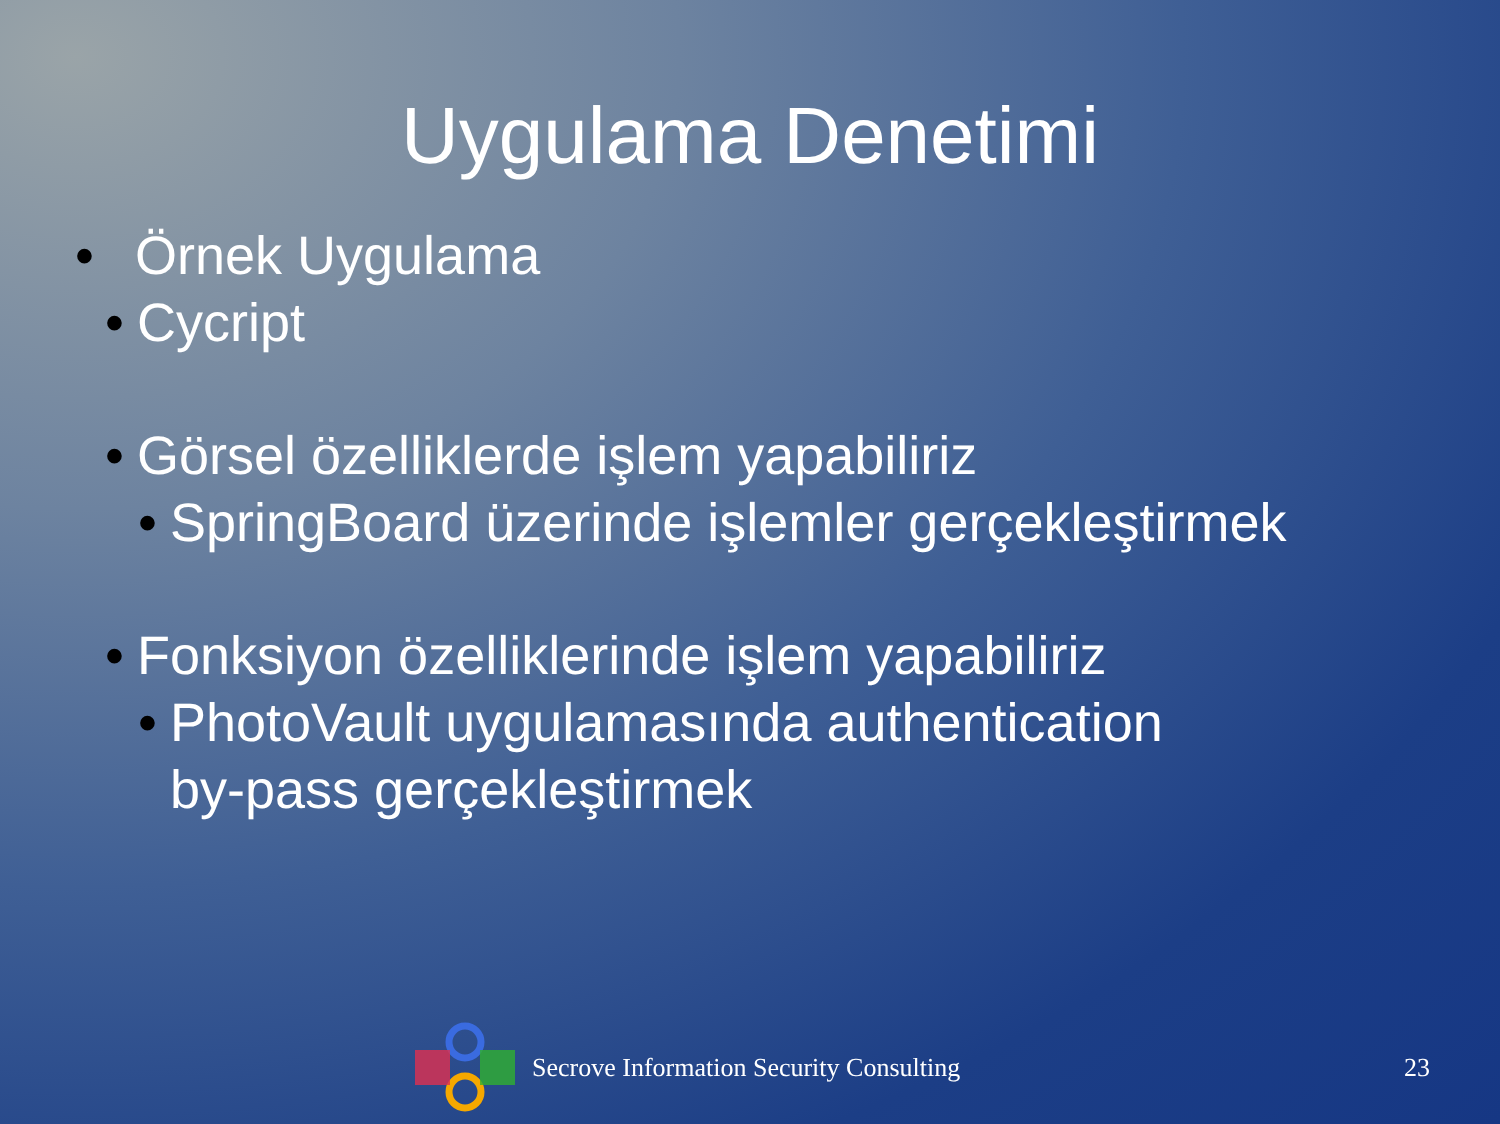Uygulama Denetimi
• Örnek Uygulama
• Cycript
• Görsel özelliklerde işlem yapabiliriz
• SpringBoard üzerinde işlemler gerçekleştirmek
• Fonksiyon özelliklerinde işlem yapabiliriz
• PhotoVault uygulamasında authentication
by-pass gerçekleştirmek
Secrove Information Security Consulting 23